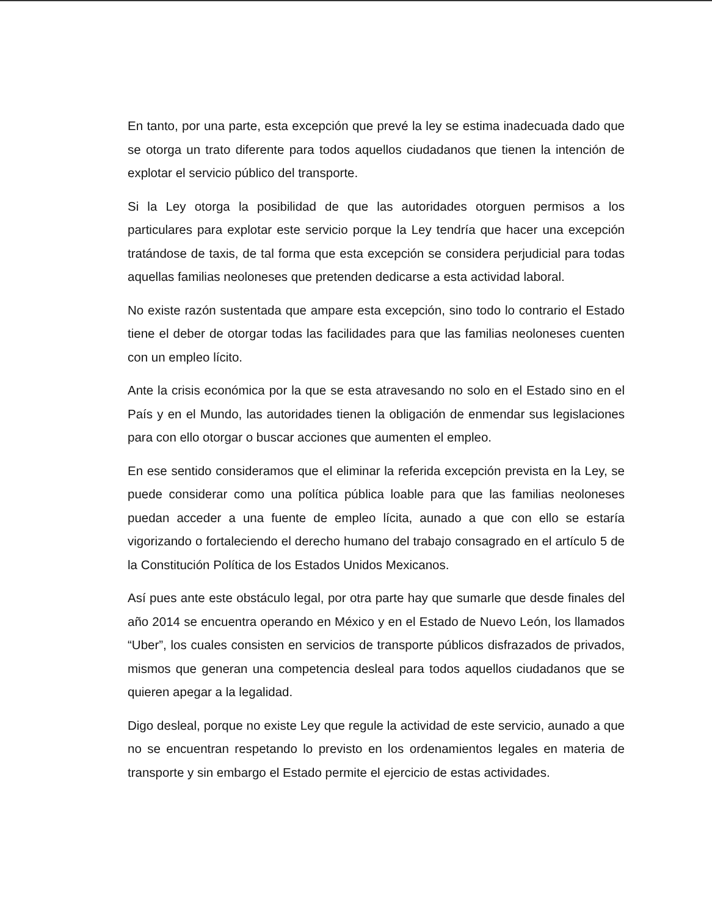En tanto, por una parte, esta excepción que prevé la ley se estima inadecuada dado que se otorga un trato diferente para todos aquellos ciudadanos que tienen la intención de explotar el servicio público del transporte.
Si la Ley otorga la posibilidad de que las autoridades otorguen permisos a los particulares para explotar este servicio porque la Ley tendría que hacer una excepción tratándose de taxis, de tal forma que esta excepción se considera perjudicial para todas aquellas familias neoloneses que pretenden dedicarse a esta actividad laboral.
No existe razón sustentada que ampare esta excepción, sino todo lo contrario el Estado tiene el deber de otorgar todas las facilidades para que las familias neoloneses cuenten con un empleo lícito.
Ante la crisis económica por la que se esta atravesando no solo en el Estado sino en el País y en el Mundo, las autoridades tienen la obligación de enmendar sus legislaciones para con ello otorgar o buscar acciones que aumenten el empleo.
En ese sentido consideramos que el eliminar la referida excepción prevista en la Ley, se puede considerar como una política pública loable para que las familias neoloneses puedan acceder a una fuente de empleo lícita, aunado a que con ello se estaría vigorizando o fortaleciendo el derecho humano del trabajo consagrado en el artículo 5 de la Constitución Política de los Estados Unidos Mexicanos.
Así pues ante este obstáculo legal, por otra parte hay que sumarle que desde finales del año 2014 se encuentra operando en México y en el Estado de Nuevo León, los llamados “Uber”, los cuales consisten en servicios de transporte públicos disfrazados de privados, mismos que generan una competencia desleal para todos aquellos ciudadanos que se quieren apegar a la legalidad.
Digo desleal, porque no existe Ley que regule la actividad de este servicio, aunado a que no se encuentran respetando lo previsto en los ordenamientos legales en materia de transporte y sin embargo el Estado permite el ejercicio de estas actividades.